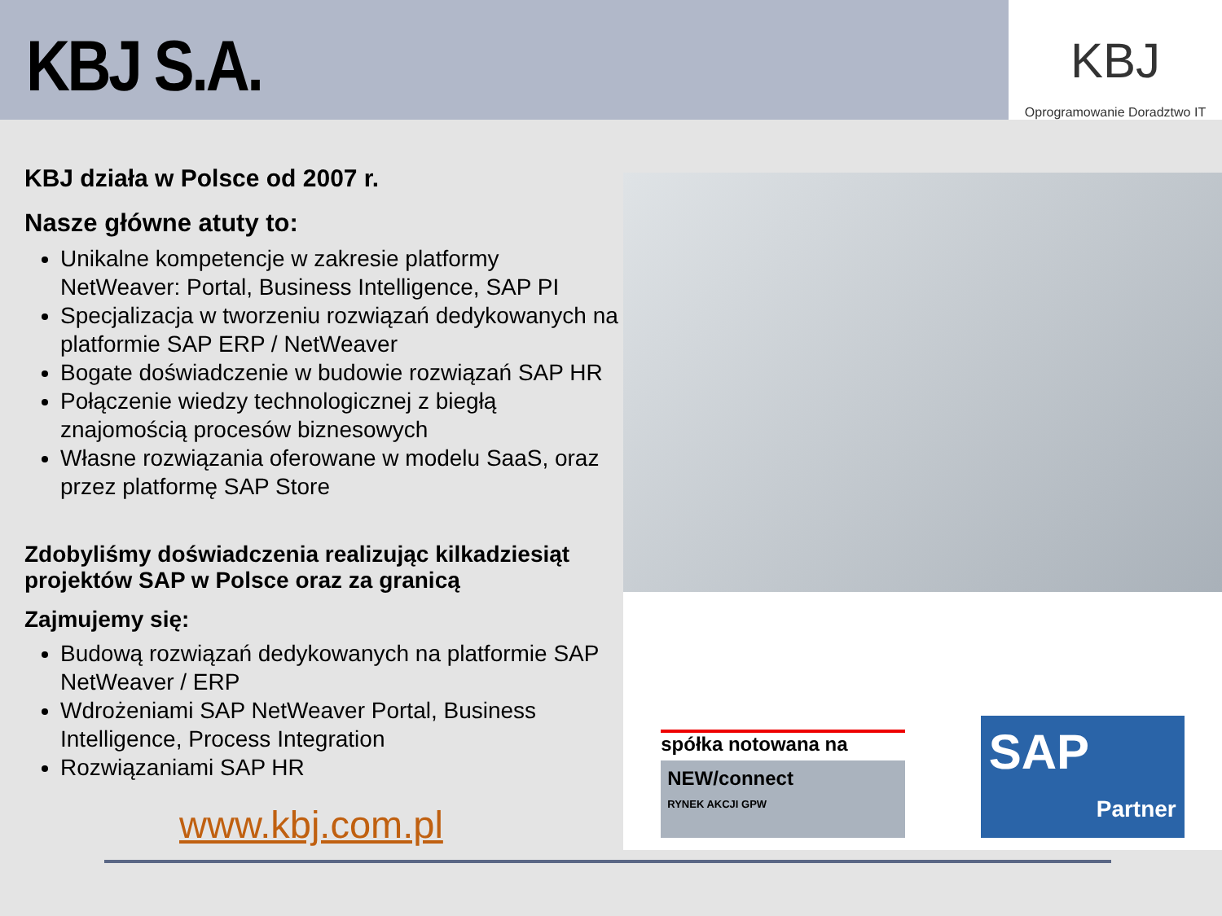KBJ S.A.
KBJ
Oprogramowanie Doradztwo IT
KBJ działa w Polsce od 2007 r.
Nasze główne atuty to:
Unikalne kompetencje w zakresie platformy NetWeaver: Portal, Business Intelligence, SAP PI
Specjalizacja w tworzeniu rozwiązań dedykowanych na platformie SAP ERP / NetWeaver
Bogate doświadczenie w budowie rozwiązań SAP HR
Połączenie wiedzy technologicznej z biegłą znajomością procesów biznesowych
Własne rozwiązania oferowane w modelu SaaS, oraz przez platformę SAP Store
Zdobyliśmy doświadczenia realizując kilkadziesiąt projektów SAP w Polsce oraz za granicą
Zajmujemy się:
Budową rozwiązań dedykowanych na platformie SAP NetWeaver / ERP
Wdrożeniami SAP NetWeaver Portal, Business Intelligence, Process Integration
Rozwiązaniami SAP HR
www.kbj.com.pl
spółka notowana na
NEW/connect
RYNEK AKCJI GPW
SAP
Partner